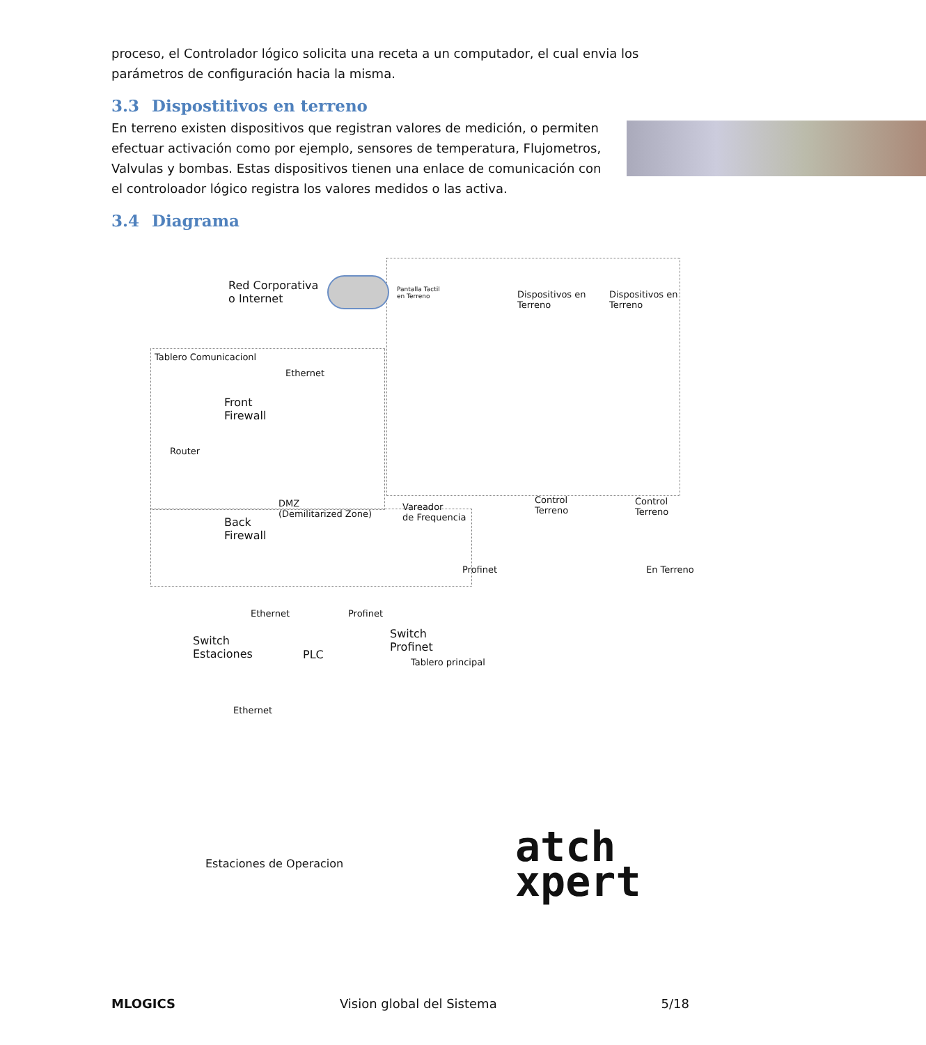proceso, el Controlador lógico solicita una receta a un computador, el cual envia los parámetros de configuración hacia la misma.
3.3 Dispostitivos en terreno
En terreno existen dispositivos que registran valores de medición, o permiten efectuar activación como por ejemplo, sensores de temperatura, Flujometros, Valvulas y bombas. Estas dispositivos tienen una enlace de comunicación con el controloador lógico registra los valores medidos o las activa.
3.4 Diagrama
Red Corporativa
o Internet
Tablero Comunicacionl
Ethernet
Front
Firewall
Router
DMZ
(Demilitarized Zone)
Back
Firewall
Ethernet Profinet
Switch
Estaciones
PLC
Switch
Profinet
Tablero principal
Profinet
Pantalla Tactil
en Terreno
Dispositivos en
Terreno
Dispositivos en
Terreno
Vareador
de Frequencia
Control
Terreno
Control
Terreno
En Terreno
Ethernet
Estaciones de Operacion
atch
xpert
MLOGICS Vision global del Sistema 5/18